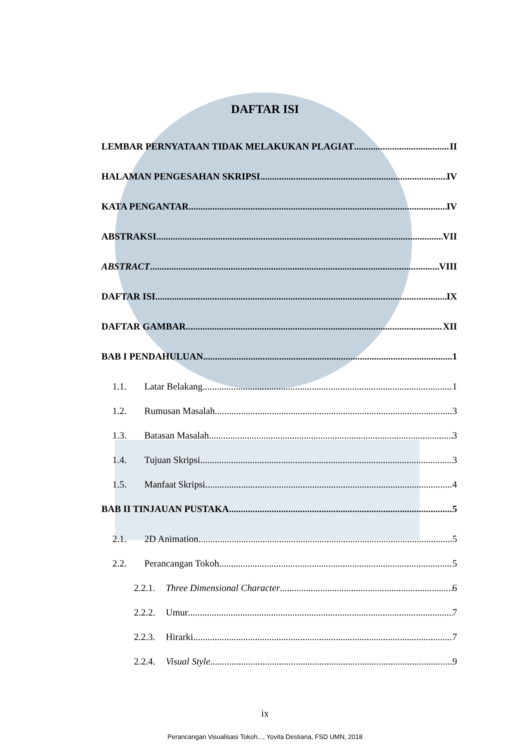DAFTAR ISI
LEMBAR PERNYATAAN TIDAK MELAKUKAN PLAGIAT II
HALAMAN PENGESAHAN SKRIPSI IV
KATA PENGANTAR IV
ABSTRAKSI VII
ABSTRACT VIII
DAFTAR ISI IX
DAFTAR GAMBAR XII
BAB I PENDAHULUAN 1
1.1. Latar Belakang 1
1.2. Rumusan Masalah 3
1.3. Batasan Masalah 3
1.4. Tujuan Skripsi 3
1.5. Manfaat Skripsi 4
BAB II TINJAUAN PUSTAKA 5
2.1. 2D Animation 5
2.2. Perancangan Tokoh 5
2.2.1. Three Dimensional Character 6
2.2.2. Umur 7
2.2.3. Hirarki 7
2.2.4. Visual Style 9
ix
Perancangan Visualisasi Tokoh..., Yovita Destiana, FSD UMN, 2018